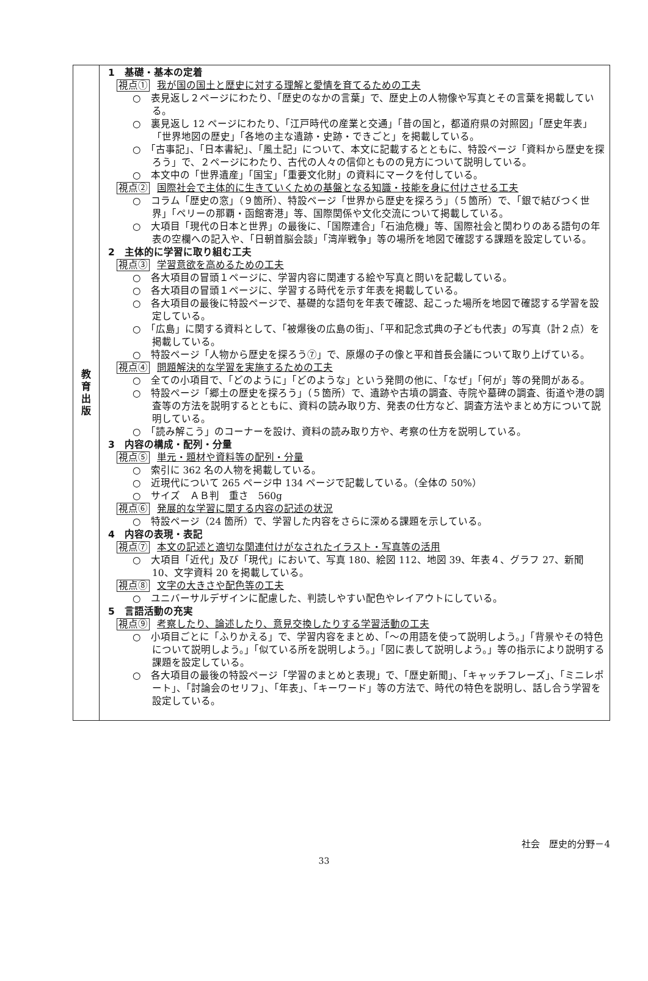| 教 育 出 版 | 1 基礎・基本の定着 視点① 我が国の国土と歴史に対する理解と愛情を育てるための工夫 ○ 表見返し２ページにわたり、「歴史のなかの言葉」で、歴史上の人物像や写真とその言葉を掲載している。 ○ 裏見返し 12 ページにわたり、「江戸時代の産業と交通」「昔の国と，都道府県の対照図」「歴史年表」「世界地図の歴史」「各地の主な遺跡・史跡・できごと」を掲載している。 ○ 「古事記」、「日本書紀」、「風土記」について、本文に記載するとともに、特設ページ「資料から歴史を探ろう」で、２ページにわたり、古代の人々の信仰とものの見方について説明している。 ○ 本文中の「世界遺産」「国宝」「重要文化財」の資料にマークを付している。 視点② 国際社会で主体的に生きていくための基盤となる知識・技能を身に付けさせる工夫 ○ コラム「歴史の窓」（９箇所）、特設ページ「世界から歴史を探ろう」（５箇所）で、「銀で結びつく世界」「ペリーの那覇・函館寄港」等、国際関係や文化交流について掲載している。 ○ 大項目「現代の日本と世界」の最後に、「国際連合」「石油危機」等、国際社会と関わりのある語句の年表の空欄への記入や、「日朝首脳会談」「湾岸戦争」等の場所を地図で確認する課題を設定している。 2 主体的に学習に取り組む工夫 視点③ 学習意欲を高めるための工夫 ○ 各大項目の冒頭１ページに、学習内容に関連する絵や写真と問いを記載している。 ○ 各大項目の冒頭１ページに、学習する時代を示す年表を掲載している。 ○ 各大項目の最後に特設ページで、基礎的な語句を年表で確認、起こった場所を地図で確認する学習を設定している。 ○ 「広島」に関する資料として、「被爆後の広島の街」、「平和記念式典の子ども代表」の写真（計２点）を掲載している。 ○ 特設ページ「人物から歴史を探ろう⑦」で、原爆の子の像と平和首長会議について取り上げている。 視点④ 問題解決的な学習を実施するための工夫 ○ 全ての小項目で、「どのように」「どのような」という発問の他に、「なぜ」「何が」等の発問がある。 ○ 特設ページ「郷土の歴史を探ろう」（５箇所）で、遺跡や古墳の調査、寺院や墓碑の調査、街道や港の調査等の方法を説明するとともに、資料の読み取り方、発表の仕方など、調査方法やまとめ方について説明している。 ○ 「読み解こう」のコーナーを設け、資料の読み取り方や、考察の仕方を説明している。 3 内容の構成・配列・分量 視点⑤ 単元・題材や資料等の配列・分量 ○ 索引に 362 名の人物を掲載している。 ○ 近現代について 265 ページ中 134 ページで記載している。（全体の 50%） ○ サイズ ＡＢ判 重さ 560g 視点⑥ 発展的な学習に関する内容の記述の状況 ○ 特設ページ（24 箇所）で、学習した内容をさらに深める課題を示している。 4 内容の表現・表記 視点⑦ 本文の記述と適切な関連付けがなされたイラスト・写真等の活用 ○ 大項目「近代」及び「現代」において、写真 180、絵図 112、地図 39、年表４、グラフ 27、新聞 10、文字資料 20 を掲載している。 視点⑧ 文字の大きさや配色等の工夫 ○ ユニバーサルデザインに配慮した、判読しやすい配色やレイアウトにしている。 5 言語活動の充実 視点⑨ 考察したり、論述したり、意見交換したりする学習活動の工夫 ○ 小項目ごとに「ふりかえる」で、学習内容をまとめ、「～の用語を使って説明しよう。」「背景やその特色について説明しよう。」「似ている所を説明しよう。」「図に表して説明しよう。」等の指示により説明する課題を設定している。 ○ 各大項目の最後の特設ページ「学習のまとめと表現」で、「歴史新聞」、「キャッチフレーズ」、「ミニレポート」、「討論会のセリフ」、「年表」、「キーワード」等の方法で、時代の特色を説明し、話し合う学習を設定している。 |
社会　歴史的分野－4
33